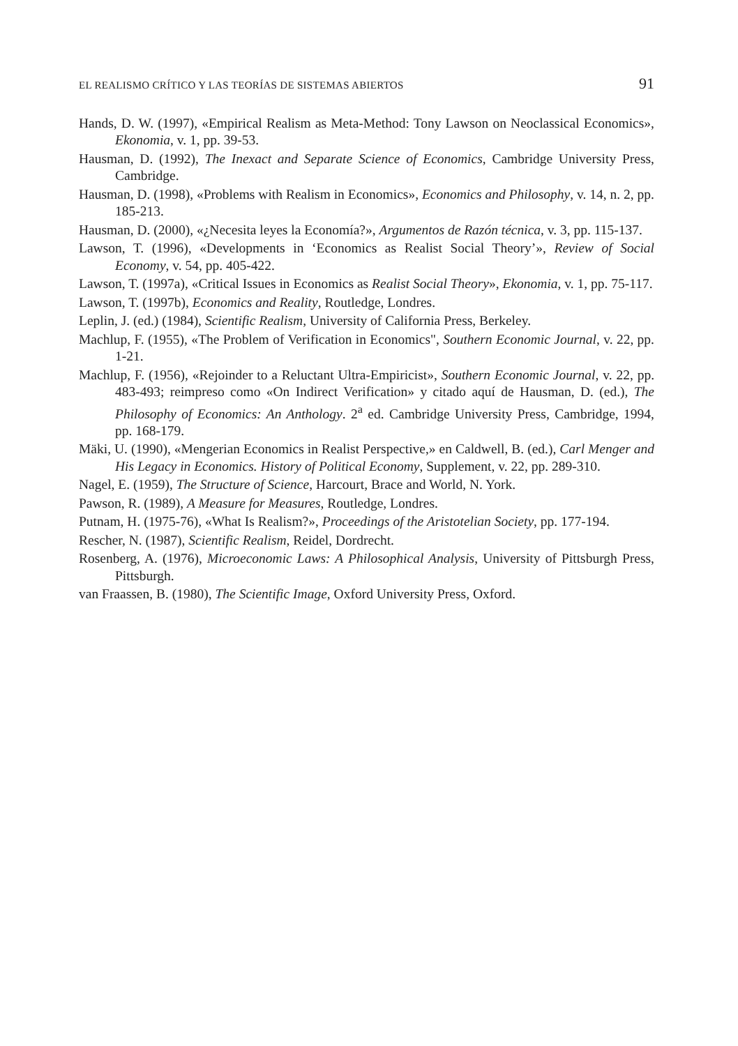EL REALISMO CRÍTICO Y LAS TEORÍAS DE SISTEMAS ABIERTOS 91
Hands, D. W. (1997), «Empirical Realism as Meta-Method: Tony Lawson on Neoclassical Economics», Ekonomia, v. 1, pp. 39-53.
Hausman, D. (1992), The Inexact and Separate Science of Economics, Cambridge University Press, Cambridge.
Hausman, D. (1998), «Problems with Realism in Economics», Economics and Philosophy, v. 14, n. 2, pp. 185-213.
Hausman, D. (2000), «¿Necesita leyes la Economía?», Argumentos de Razón técnica, v. 3, pp. 115-137.
Lawson, T. (1996), «Developments in ‘Economics as Realist Social Theory’», Review of Social Economy, v. 54, pp. 405-422.
Lawson, T. (1997a), «Critical Issues in Economics as Realist Social Theory», Ekonomia, v. 1, pp. 75-117.
Lawson, T. (1997b), Economics and Reality, Routledge, Londres.
Leplin, J. (ed.) (1984), Scientific Realism, University of California Press, Berkeley.
Machlup, F. (1955), «The Problem of Verification in Economics", Southern Economic Journal, v. 22, pp. 1-21.
Machlup, F. (1956), «Rejoinder to a Reluctant Ultra-Empiricist», Southern Economic Journal, v. 22, pp. 483-493; reimpreso como «On Indirect Verification» y citado aquí de Hausman, D. (ed.), The Philosophy of Economics: An Anthology. 2<sup>a</sup> ed. Cambridge University Press, Cambridge, 1994, pp. 168-179.
Mäki, U. (1990), «Mengerian Economics in Realist Perspective,» en Caldwell, B. (ed.), Carl Menger and His Legacy in Economics. History of Political Economy, Supplement, v. 22, pp. 289-310.
Nagel, E. (1959), The Structure of Science, Harcourt, Brace and World, N. York.
Pawson, R. (1989), A Measure for Measures, Routledge, Londres.
Putnam, H. (1975-76), «What Is Realism?», Proceedings of the Aristotelian Society, pp. 177-194.
Rescher, N. (1987), Scientific Realism, Reidel, Dordrecht.
Rosenberg, A. (1976), Microeconomic Laws: A Philosophical Analysis, University of Pittsburgh Press, Pittsburgh.
van Fraassen, B. (1980), The Scientific Image, Oxford University Press, Oxford.